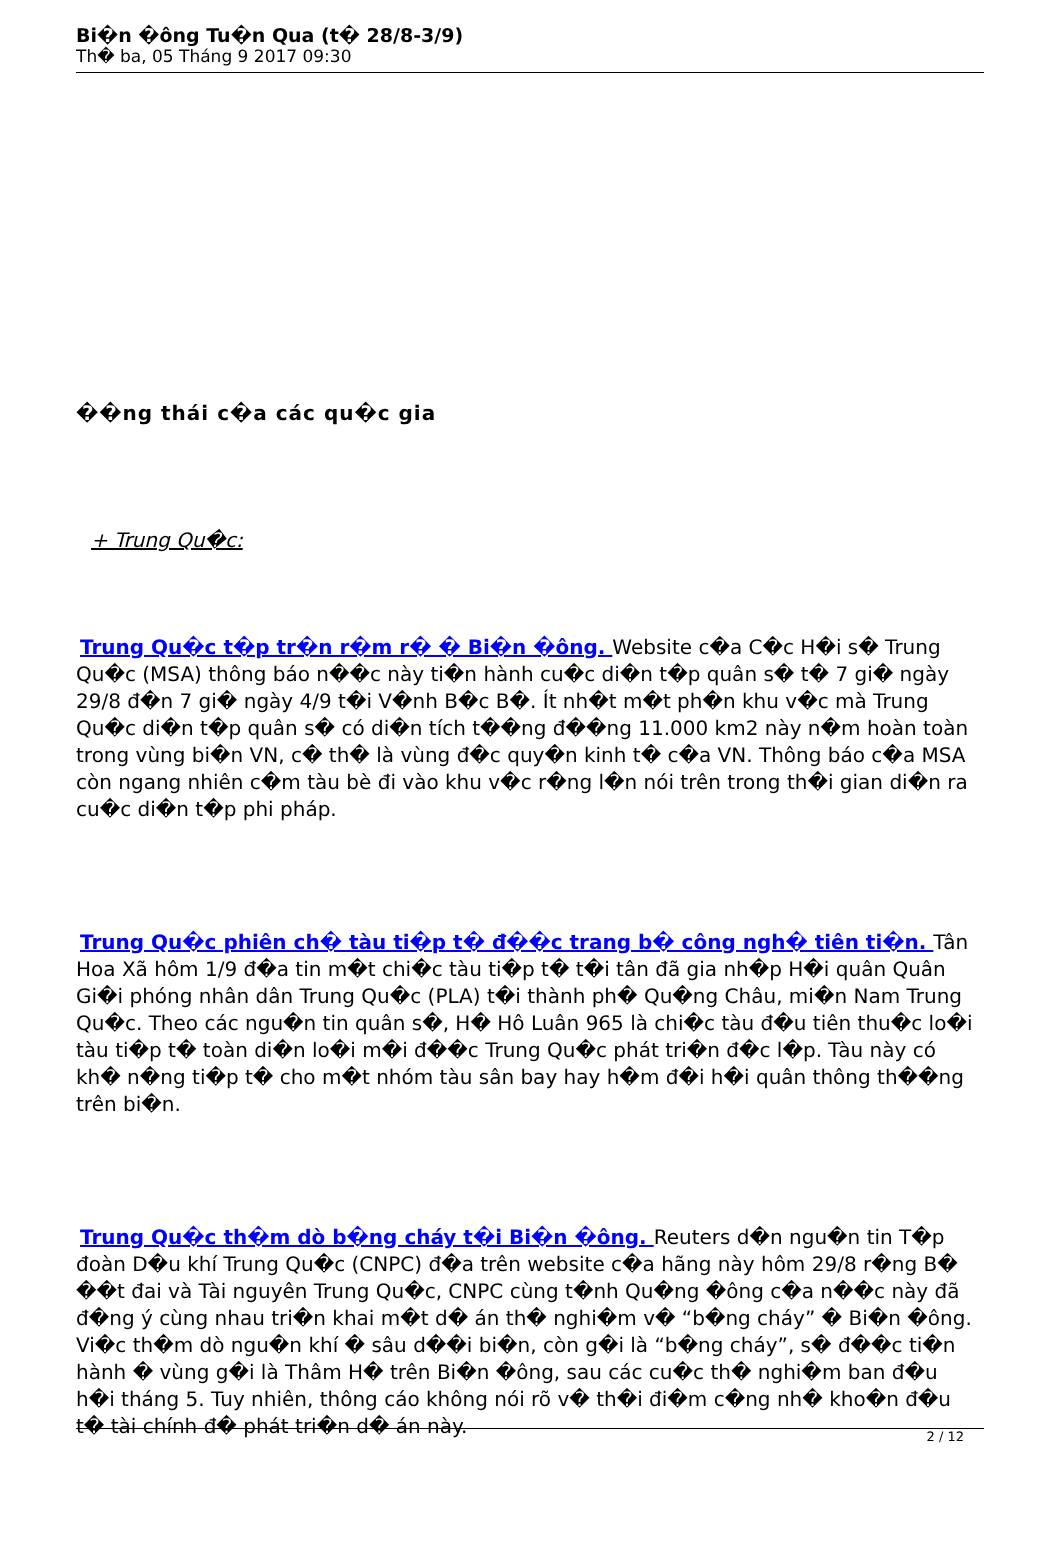Bi�n �ông Tu�n Qua (t� 28/8-3/9)
Th� ba, 05 Tháng 9 2017 09:30
��ng thái c�a các qu�c gia
+ Trung Qu�c:
Trung Qu�c t�p tr�n r�m r� � Bi�n �ông. Website c�a C�c H�i s� Trung Qu�c (MSA) thông báo n��c này ti�n hành cu�c di�n t�p quân s� t� 7 gi� ngày 29/8 đ�n 7 gi� ngày 4/9 t�i V�nh B�c B�. Ít nh�t m�t ph�n khu v�c mà Trung Qu�c di�n t�p quân s� có di�n tích t��ng đ��ng 11.000 km2 này n�m hoàn toàn trong vùng bi�n VN, c� th� là vùng đ�c quy�n kinh t� c�a VN. Thông báo c�a MSA còn ngang nhiên c�m tàu bè đi vào khu v�c r�ng l�n nói trên trong th�i gian di�n ra cu�c di�n t�p phi pháp.
Trung Qu�c phiên ch� tàu ti�p t� đ��c trang b� công ngh� tiên ti�n. Tân Hoa Xã hôm 1/9 đ�a tin m�t chi�c tàu ti�p t� t�i tân đã gia nh�p H�i quân Quân Gi�i phóng nhân dân Trung Qu�c (PLA) t�i thành ph� Qu�ng Châu, mi�n Nam Trung Qu�c. Theo các ngu�n tin quân s�, H� Hô Luân 965 là chi�c tàu đ�u tiên thu�c lo�i tàu ti�p t� toàn di�n lo�i m�i đ��c Trung Qu�c phát tri�n đ�c l�p. Tàu này có kh� n�ng ti�p t� cho m�t nhóm tàu sân bay hay h�m đ�i h�i quân thông th��ng trên bi�n.
Trung Qu�c th�m dò b�ng cháy t�i Bi�n �ông. Reuters d�n ngu�n tin T�p đoàn D�u khí Trung Qu�c (CNPC) đ�a trên website c�a hãng này hôm 29/8 r�ng B� ��t đai và Tài nguyên Trung Qu�c, CNPC cùng t�nh Qu�ng �ông c�a n��c này đã đ�ng ý cùng nhau tri�n khai m�t d� án th� nghi�m v� “b�ng cháy” � Bi�n �ông. Vi�c th�m dò ngu�n khí � sâu d��i bi�n, còn g�i là “b�ng cháy”, s� đ��c ti�n hành � vùng g�i là Thâm H� trên Bi�n �ông, sau các cu�c th� nghi�m ban đ�u h�i tháng 5. Tuy nhiên, thông cáo không nói rõ v� th�i đi�m c�ng nh� kho�n đ�u t� tài chính đ� phát tri�n d� án này.
2 / 12